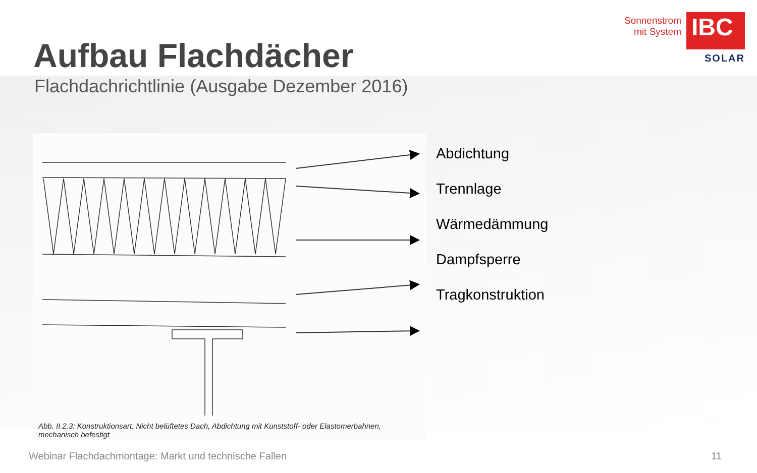Sonnenstrom
mit System
IBC
SOLAR
Aufbau Flachdächer
Flachdachrichtlinie (Ausgabe Dezember 2016)
Abb. II.2.3: Konstruktionsart: Nicht belüftetes Dach, Abdichtung mit Kunststoff- oder Elastomerbahnen, mechanisch befestigt
Abdichtung
Trennlage
Wärmedämmung
Dampfsperre
Tragkonstruktion
Webinar Flachdachmontage: Markt und technische Fallen 11